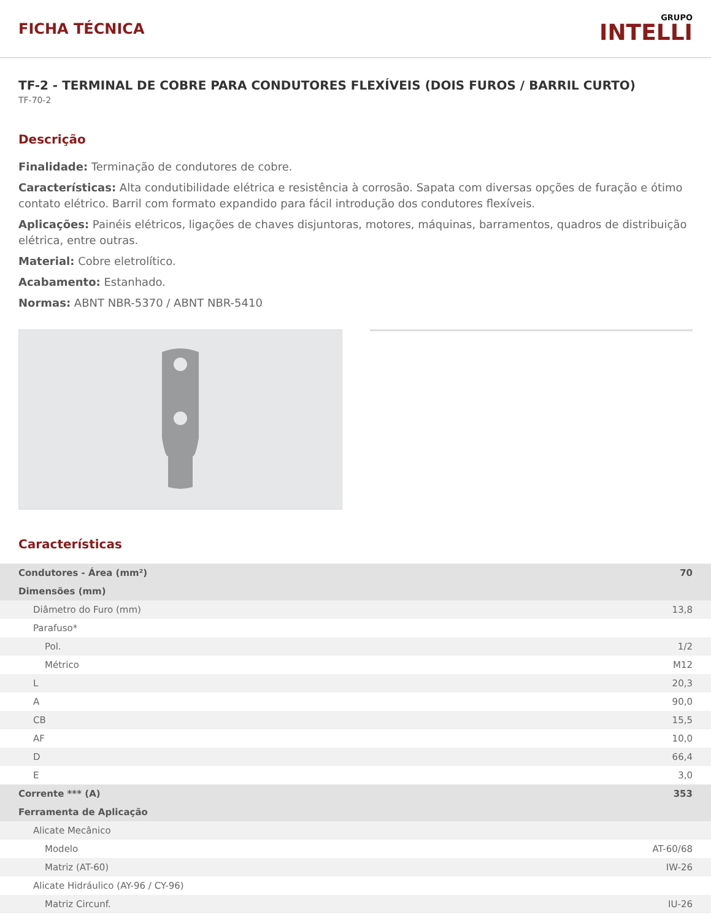FICHA TÉCNICA
GRUPO
INTELLI
TF-2 - TERMINAL DE COBRE PARA CONDUTORES FLEXÍVEIS (DOIS FUROS / BARRIL CURTO)
TF-70-2
Descrição
Finalidade: Terminação de condutores de cobre.
Características: Alta condutibilidade elétrica e resistência à corrosão. Sapata com diversas opções de furação e ótimo contato elétrico. Barril com formato expandido para fácil introdução dos condutores flexíveis.
Aplicações: Painéis elétricos, ligações de chaves disjuntoras, motores, máquinas, barramentos, quadros de distribuição elétrica, entre outras.
Material: Cobre eletrolítico.
Acabamento: Estanhado.
Normas: ABNT NBR-5370 / ABNT NBR-5410
Características
| Condutores - Área (mm²) | 70 |
| Dimensões (mm) | |
| Diâmetro do Furo (mm) | 13,8 |
| Parafuso* | |
| Pol. | 1/2 |
| Métrico | M12 |
| L | 20,3 |
| A | 90,0 |
| CB | 15,5 |
| AF | 10,0 |
| D | 66,4 |
| E | 3,0 |
| Corrente *** (A) | 353 |
| Ferramenta de Aplicação | |
| Alicate Mecânico | |
| Modelo | AT-60/68 |
| Matriz (AT-60) | IW-26 |
| Alicate Hidráulico (AY-96 / CY-96) | |
| Matriz Circunf. | IU-26 |